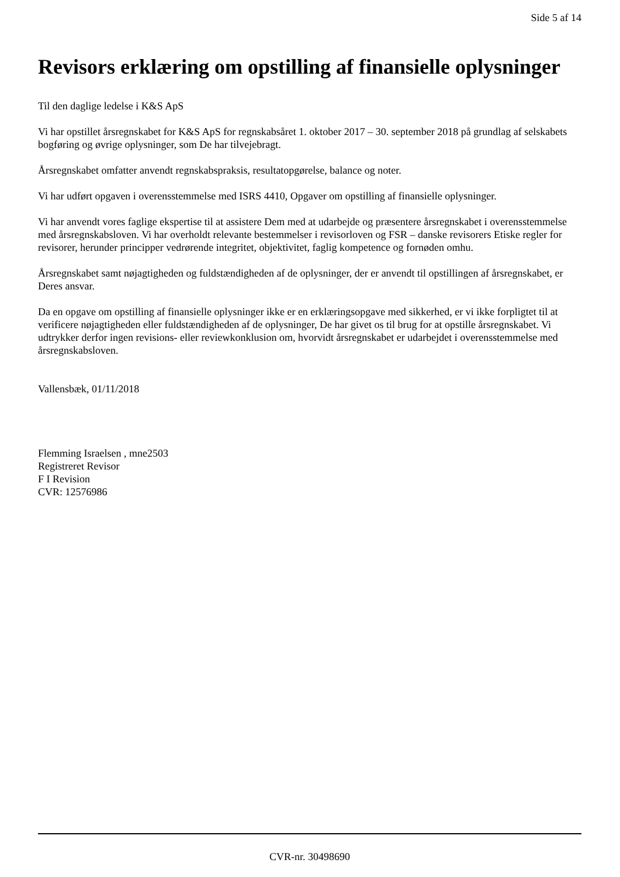Side 5 af 14
Revisors erklæring om opstilling af finansielle oplysninger
Til den daglige ledelse i K&S ApS
Vi har opstillet årsregnskabet for K&S ApS for regnskabsåret 1. oktober 2017 – 30. september 2018 på grundlag af selskabets bogføring og øvrige oplysninger, som De har tilvejebragt.
Årsregnskabet omfatter anvendt regnskabspraksis, resultatopgørelse, balance og noter.
Vi har udført opgaven i overensstemmelse med ISRS 4410, Opgaver om opstilling af finansielle oplysninger.
Vi har anvendt vores faglige ekspertise til at assistere Dem med at udarbejde og præsentere årsregnskabet i overensstemmelse med årsregnskabsloven. Vi har overholdt relevante bestemmelser i revisorloven og FSR – danske revisorers Etiske regler for revisorer, herunder principper vedrørende integritet, objektivitet, faglig kompetence og fornøden omhu.
Årsregnskabet samt nøjagtigheden og fuldstændigheden af de oplysninger, der er anvendt til opstillingen af årsregnskabet, er Deres ansvar.
Da en opgave om opstilling af finansielle oplysninger ikke er en erklæringsopgave med sikkerhed, er vi ikke forpligtet til at verificere nøjagtigheden eller fuldstændigheden af de oplysninger, De har givet os til brug for at opstille årsregnskabet. Vi udtrykker derfor ingen revisions- eller reviewkonklusion om, hvorvidt årsregnskabet er udarbejdet i overensstemmelse med årsregnskabsloven.
Vallensbæk, 01/11/2018
Flemming Israelsen , mne2503
Registreret Revisor
F I Revision
CVR: 12576986
CVR-nr. 30498690